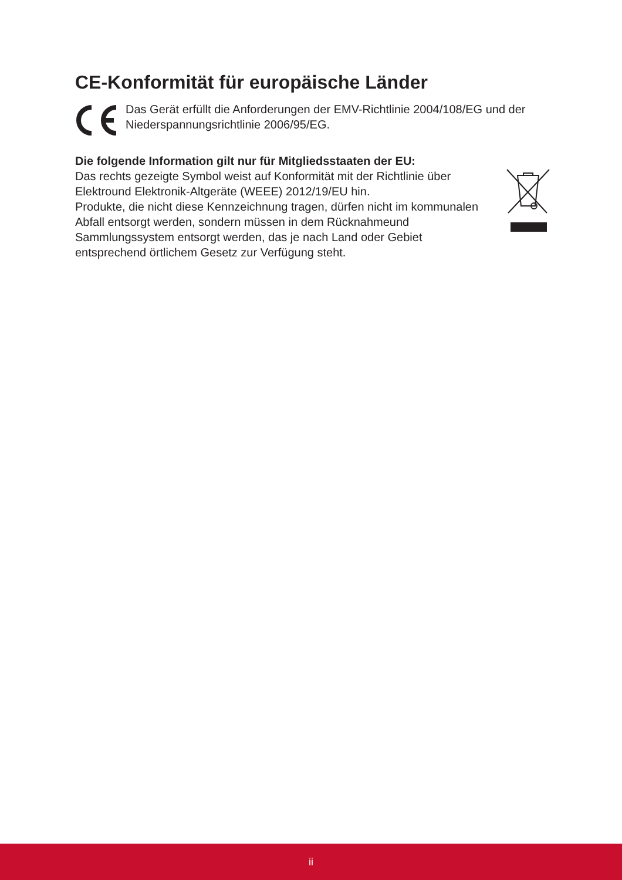CE-Konformität für europäische Länder
Das Gerät erfüllt die Anforderungen der EMV-Richtlinie 2004/108/EG und der Niederspannungsrichtlinie 2006/95/EG.
Die folgende Information gilt nur für Mitgliedsstaaten der EU:
Das rechts gezeigte Symbol weist auf Konformität mit der Richtlinie über Elektround Elektronik-Altgeräte (WEEE) 2012/19/EU hin.
Produkte, die nicht diese Kennzeichnung tragen, dürfen nicht im kommunalen Abfall entsorgt werden, sondern müssen in dem Rücknahmeund Sammlungssystem entsorgt werden, das je nach Land oder Gebiet entsprechend örtlichem Gesetz zur Verfügung steht.
ii